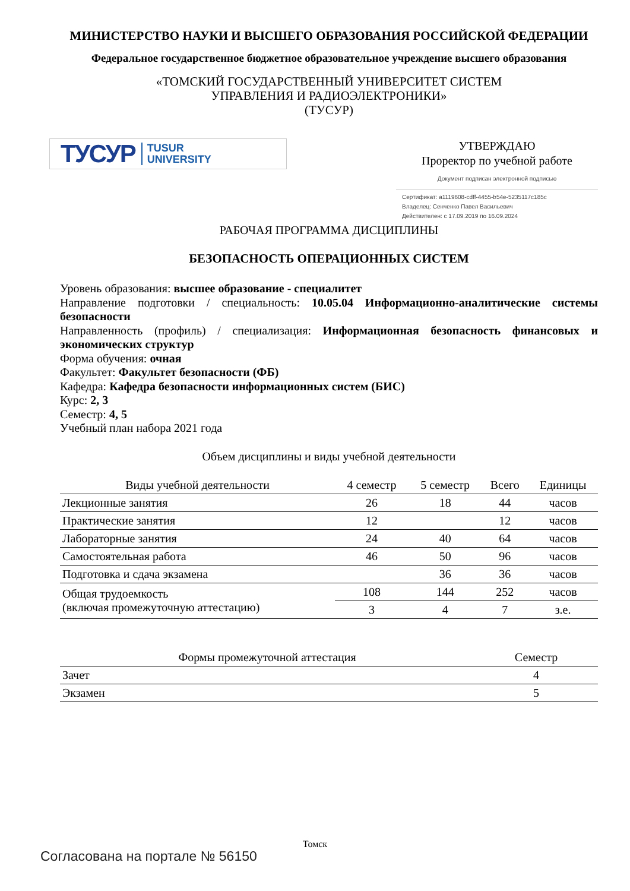МИНИСТЕРСТВО НАУКИ И ВЫСШЕГО ОБРАЗОВАНИЯ РОССИЙСКОЙ ФЕДЕРАЦИИ
Федеральное государственное бюджетное образовательное учреждение высшего образования
«ТОМСКИЙ ГОСУДАРСТВЕННЫЙ УНИВЕРСИТЕТ СИСТЕМ
УПРАВЛЕНИЯ И РАДИОЭЛЕКТРОНИКИ»
(ТУСУР)
ТУСУР TUSUR
UNIVERSITY
УТВЕРЖДАЮ
Проректор по учебной работе
Документ подписан электронной подписью
Сертификат: a1119608-cdff-4455-b54e-5235117c185c
Владелец: Сенченко Павел Васильевич
Действителен: с 17.09.2019 по 16.09.2024
РАБОЧАЯ ПРОГРАММА ДИСЦИПЛИНЫ
БЕЗОПАСНОСТЬ ОПЕРАЦИОННЫХ СИСТЕМ
Уровень образования: высшее образование - специалитет
Направление подготовки / специальность: 10.05.04 Информационно-аналитические системы безопасности
Направленность (профиль) / специализация: Информационная безопасность финансовых и экономических структур
Форма обучения: очная
Факультет: Факультет безопасности (ФБ)
Кафедра: Кафедра безопасности информационных систем (БИС)
Курс: 2, 3
Семестр: 4, 5
Учебный план набора 2021 года
Объем дисциплины и виды учебной деятельности
| Виды учебной деятельности | 4 семестр | 5 семестр | Всего | Единицы |
| --- | --- | --- | --- | --- |
| Лекционные занятия | 26 | 18 | 44 | часов |
| Практические занятия | 12 | | 12 | часов |
| Лабораторные занятия | 24 | 40 | 64 | часов |
| Самостоятельная работа | 46 | 50 | 96 | часов |
| Подготовка и сдача экзамена | | 36 | 36 | часов |
| Общая трудоемкость (включая промежуточную аттестацию) | 108 | 144 | 252 | часов |
| | 3 | 4 | 7 | з.е. |
| Формы промежуточной аттестация | Семестр |
| --- | --- |
| Зачет | 4 |
| Экзамен | 5 |
Томск
Согласована на портале № 56150